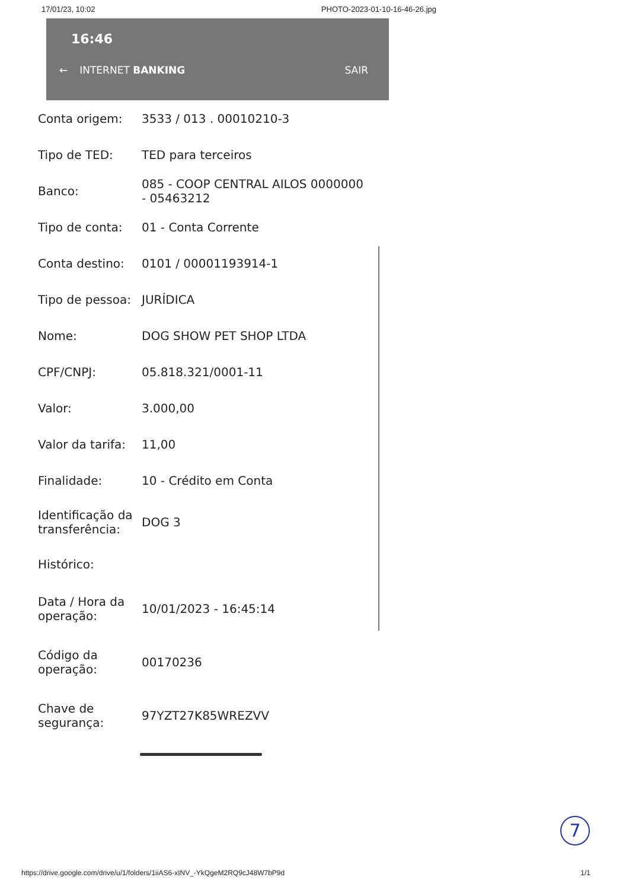17/01/23, 10:02 PHOTO-2023-01-10-16-46-26.jpg
16:46
← INTERNET BANKING SAIR
| Conta origem: | 3533 / 013 . 00010210-3 |
| Tipo de TED: | TED para terceiros |
| Banco: | 085 - COOP CENTRAL AILOS 0000000 - 05463212 |
| Tipo de conta: | 01 - Conta Corrente |
| Conta destino: | 0101 / 00001193914-1 |
| Tipo de pessoa: | JURÍDICA |
| Nome: | DOG SHOW PET SHOP LTDA |
| CPF/CNPJ: | 05.818.321/0001-11 |
| Valor: | 3.000,00 |
| Valor da tarifa: | 11,00 |
| Finalidade: | 10 - Crédito em Conta |
| Identificação da transferência: | DOG 3 |
| Histórico: | |
| Data / Hora da operação: | 10/01/2023 - 16:45:14 |
| Código da operação: | 00170236 |
| Chave de segurança: | 97YZT27K85WREZVV |
7
https://drive.google.com/drive/u/1/folders/1iiAS6-xINV_-YkQgeM2RQ9cJ48W7bP9d 1/1